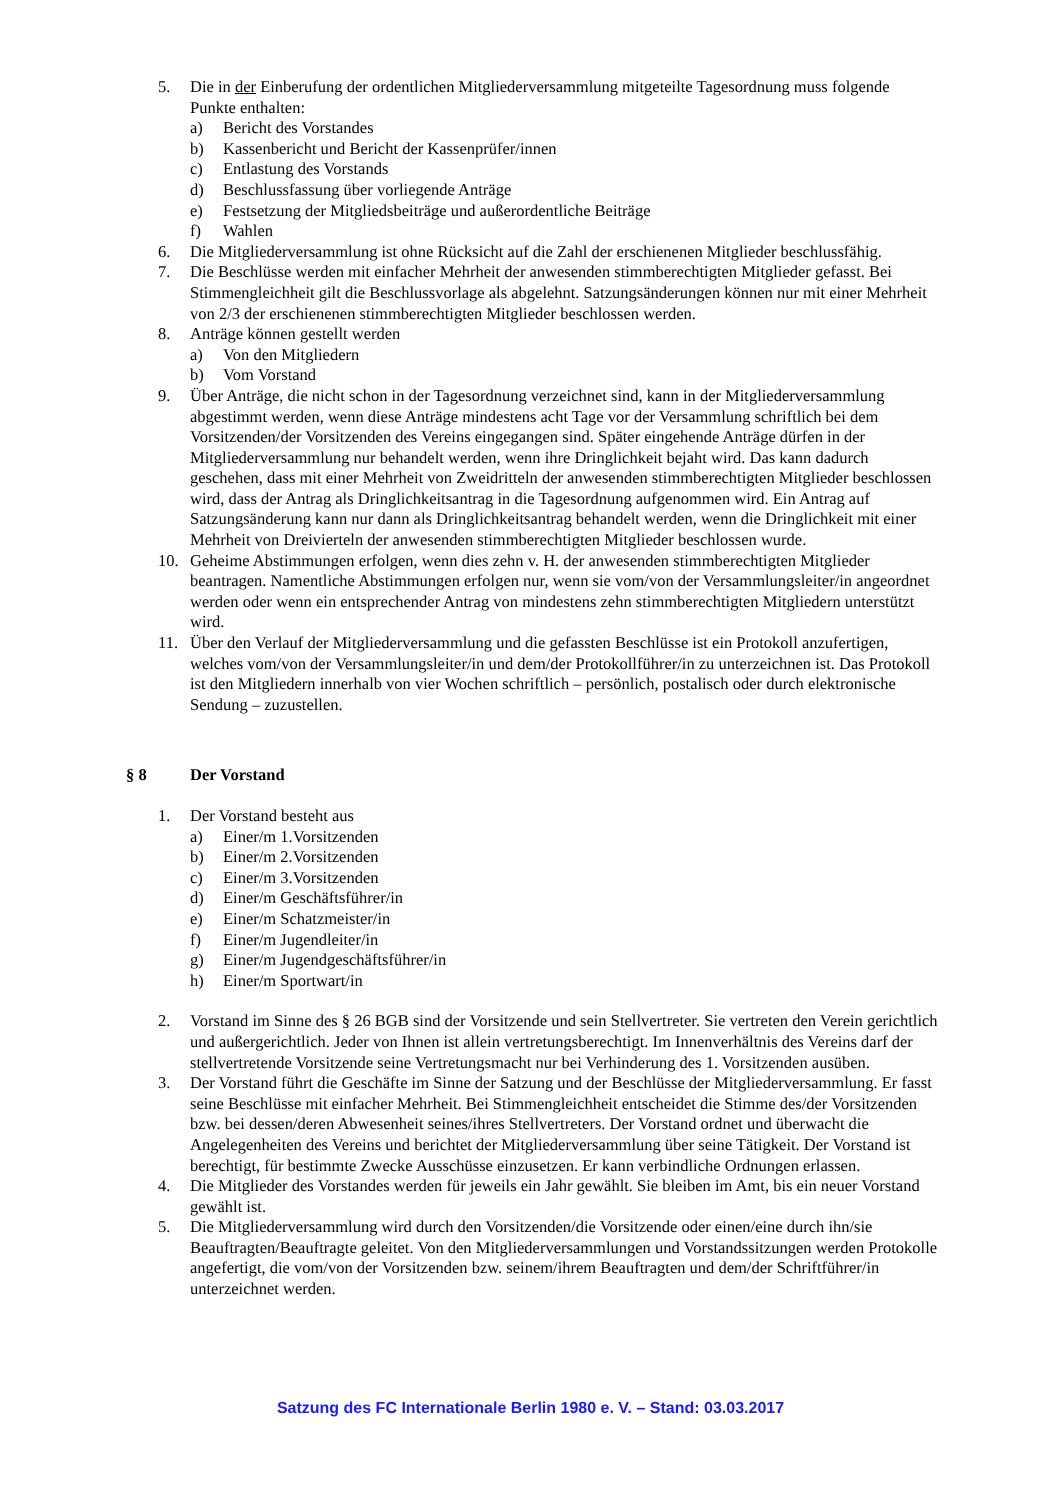5. Die in der Einberufung der ordentlichen Mitgliederversammlung mitgeteilte Tagesordnung muss folgende Punkte enthalten:
a) Bericht des Vorstandes
b) Kassenbericht und Bericht der Kassenprüfer/innen
c) Entlastung des Vorstands
d) Beschlussfassung über vorliegende Anträge
e) Festsetzung der Mitgliedsbeiträge und außerordentliche Beiträge
f) Wahlen
6. Die Mitgliederversammlung ist ohne Rücksicht auf die Zahl der erschienenen Mitglieder beschlussfähig.
7. Die Beschlüsse werden mit einfacher Mehrheit der anwesenden stimmberechtigten Mitglieder gefasst. Bei Stimmengleichheit gilt die Beschlussvorlage als abgelehnt. Satzungsänderungen können nur mit einer Mehrheit von 2/3 der erschienenen stimmberechtigten Mitglieder beschlossen werden.
8. Anträge können gestellt werden
a) Von den Mitgliedern
b) Vom Vorstand
9. Über Anträge, die nicht schon in der Tagesordnung verzeichnet sind, kann in der Mitgliederversammlung abgestimmt werden, wenn diese Anträge mindestens acht Tage vor der Versammlung schriftlich bei dem Vorsitzenden/der Vorsitzenden des Vereins eingegangen sind. Später eingehende Anträge dürfen in der Mitgliederversammlung nur behandelt werden, wenn ihre Dringlichkeit bejaht wird. Das kann dadurch geschehen, dass mit einer Mehrheit von Zweidritteln der anwesenden stimmberechtigten Mitglieder beschlossen wird, dass der Antrag als Dringlichkeitsantrag in die Tagesordnung aufgenommen wird. Ein Antrag auf Satzungsänderung kann nur dann als Dringlichkeitsantrag behandelt werden, wenn die Dringlichkeit mit einer Mehrheit von Dreivierteln der anwesenden stimmberechtigten Mitglieder beschlossen wurde.
10. Geheime Abstimmungen erfolgen, wenn dies zehn v. H. der anwesenden stimmberechtigten Mitglieder beantragen. Namentliche Abstimmungen erfolgen nur, wenn sie vom/von der Versammlungsleiter/in angeordnet werden oder wenn ein entsprechender Antrag von mindestens zehn stimmberechtigten Mitgliedern unterstützt wird.
11. Über den Verlauf der Mitgliederversammlung und die gefassten Beschlüsse ist ein Protokoll anzufertigen, welches vom/von der Versammlungsleiter/in und dem/der Protokollführer/in zu unterzeichnen ist. Das Protokoll ist den Mitgliedern innerhalb von vier Wochen schriftlich – persönlich, postalisch oder durch elektronische Sendung – zuzustellen.
§ 8 Der Vorstand
1. Der Vorstand besteht aus
a) Einer/m 1.Vorsitzenden
b) Einer/m 2.Vorsitzenden
c) Einer/m 3.Vorsitzenden
d) Einer/m Geschäftsführer/in
e) Einer/m Schatzmeister/in
f) Einer/m Jugendleiter/in
g) Einer/m Jugendgeschäftsführer/in
h) Einer/m Sportwart/in
2. Vorstand im Sinne des § 26 BGB sind der Vorsitzende und sein Stellvertreter. Sie vertreten den Verein gerichtlich und außergerichtlich. Jeder von Ihnen ist allein vertretungsberechtigt. Im Innenverhältnis des Vereins darf der stellvertretende Vorsitzende seine Vertretungsmacht nur bei Verhinderung des 1. Vorsitzenden ausüben.
3. Der Vorstand führt die Geschäfte im Sinne der Satzung und der Beschlüsse der Mitgliederversammlung. Er fasst seine Beschlüsse mit einfacher Mehrheit. Bei Stimmengleichheit entscheidet die Stimme des/der Vorsitzenden bzw. bei dessen/deren Abwesenheit seines/ihres Stellvertreters. Der Vorstand ordnet und überwacht die Angelegenheiten des Vereins und berichtet der Mitgliederversammlung über seine Tätigkeit. Der Vorstand ist berechtigt, für bestimmte Zwecke Ausschüsse einzusetzen. Er kann verbindliche Ordnungen erlassen.
4. Die Mitglieder des Vorstandes werden für jeweils ein Jahr gewählt. Sie bleiben im Amt, bis ein neuer Vorstand gewählt ist.
5. Die Mitgliederversammlung wird durch den Vorsitzenden/die Vorsitzende oder einen/eine durch ihn/sie Beauftragten/Beauftragte geleitet. Von den Mitgliederversammlungen und Vorstandssitzungen werden Protokolle angefertigt, die vom/von der Vorsitzenden bzw. seinem/ihrem Beauftragten und dem/der Schriftführer/in unterzeichnet werden.
Satzung des FC Internationale Berlin 1980 e. V. – Stand: 03.03.2017